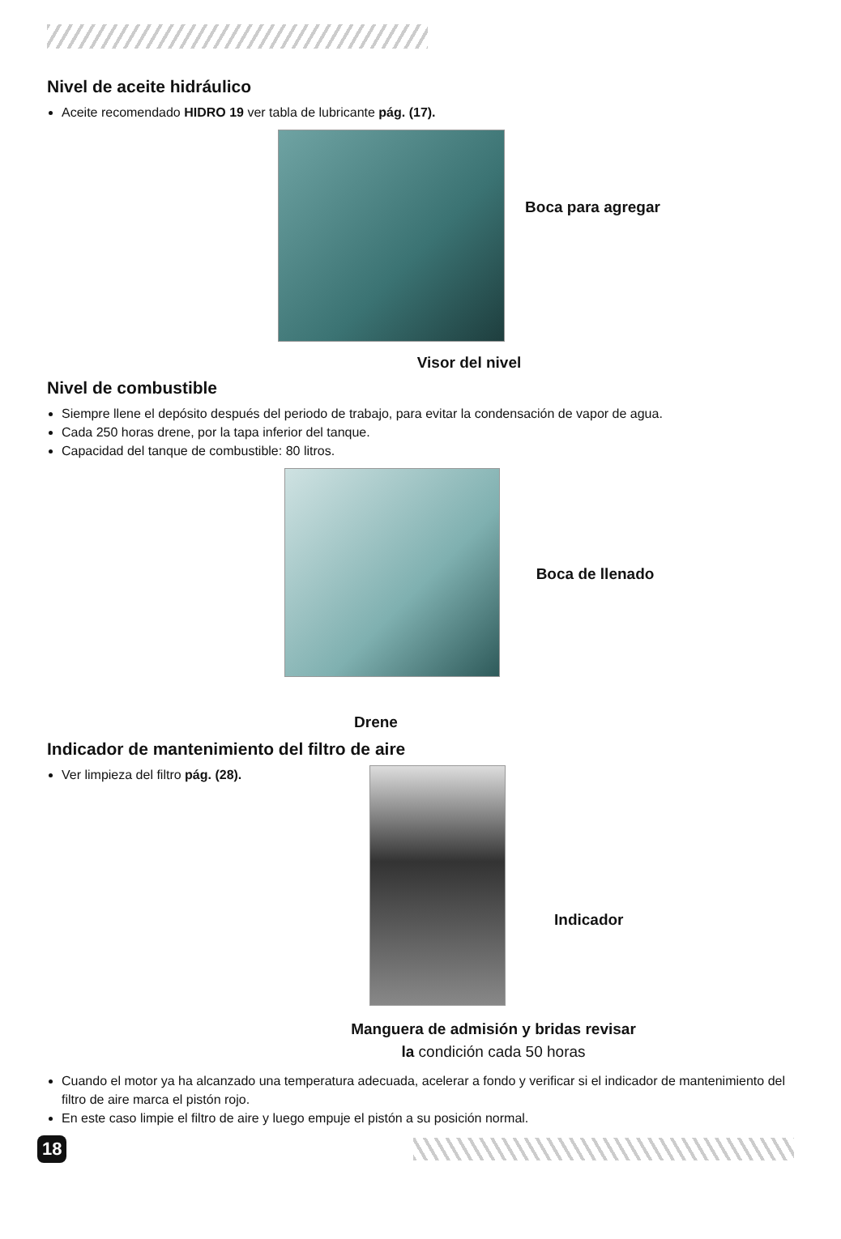Nivel de aceite hidráulico
Aceite recomendado HIDRO 19 ver tabla de lubricante pág. (17).
Boca para agregar
Visor del nivel
Nivel de combustible
Siempre llene el depósito después del periodo de trabajo, para evitar la condensación de vapor de agua.
Cada 250 horas drene, por la tapa inferior del tanque.
Capacidad del tanque de combustible: 80 litros.
Boca de llenado
Drene
Indicador de mantenimiento del filtro de aire
Ver limpieza del filtro pág. (28).
Indicador
Manguera de admisión y bridas revisar
la condición cada 50 horas
Cuando el motor ya ha alcanzado una temperatura adecuada, acelerar a fondo y verificar si el indicador de mantenimiento del filtro de aire marca el pistón rojo.
En este caso limpie el filtro de aire y luego empuje el pistón a su posición normal.
18